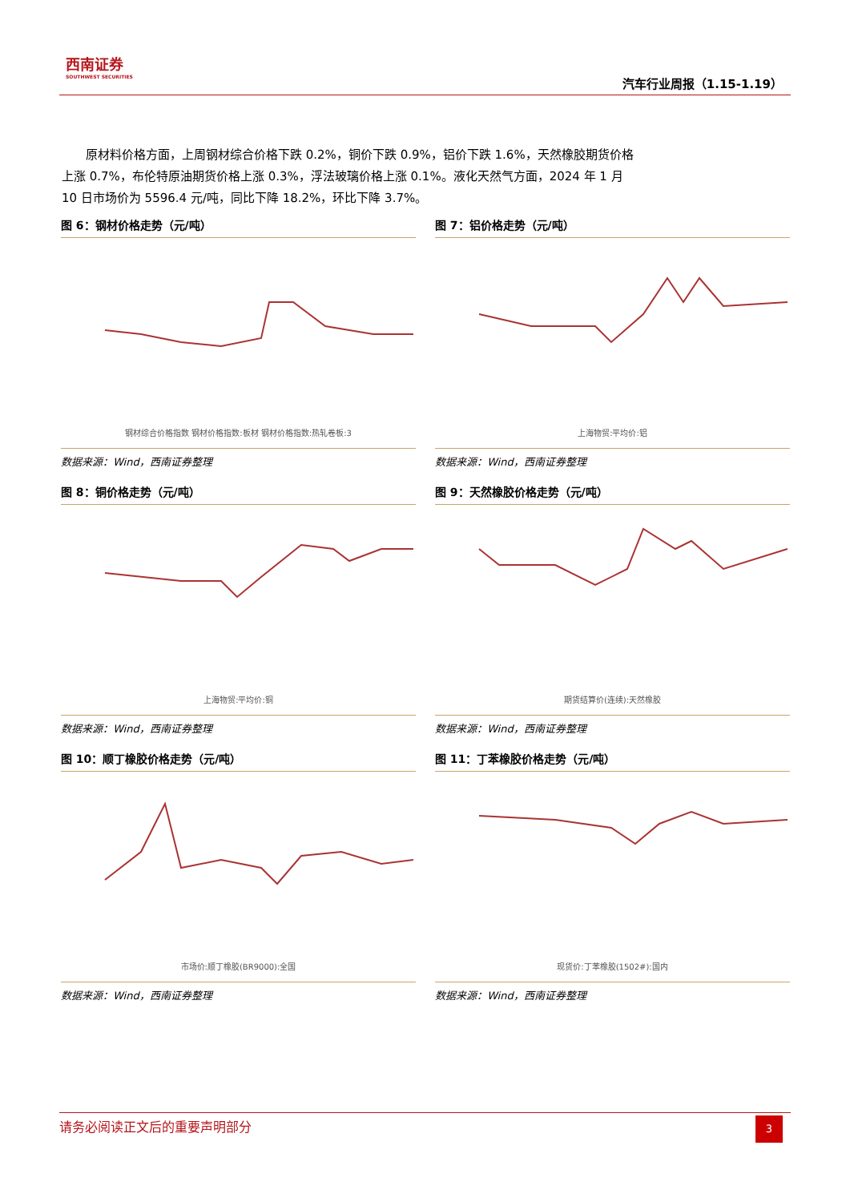西南证券
SOUTHWEST SECURITIES
汽车行业周报（1.15-1.19）
　　原材料价格方面，上周钢材综合价格下跌 0.2%，铜价下跌 0.9%，铝价下跌 1.6%，天然橡胶期货价格上涨 0.7%，布伦特原油期货价格上涨 0.3%，浮法玻璃价格上涨 0.1%。液化天然气方面，2024 年 1 月 10 日市场价为 5596.4 元/吨，同比下降 18.2%，环比下降 3.7%。
图 6：钢材价格走势（元/吨）
钢材综合价格指数 钢材价格指数:板材 钢材价格指数:热轧卷板:3
数据来源：Wind，西南证券整理
图 7：铝价格走势（元/吨）
上海物贸:平均价:铝
数据来源：Wind，西南证券整理
图 8：铜价格走势（元/吨）
上海物贸:平均价:铜
数据来源：Wind，西南证券整理
图 9：天然橡胶价格走势（元/吨）
期货结算价(连续):天然橡胶
数据来源：Wind，西南证券整理
图 10：顺丁橡胶价格走势（元/吨）
市场价:顺丁橡胶(BR9000):全国
数据来源：Wind，西南证券整理
图 11：丁苯橡胶价格走势（元/吨）
现货价:丁苯橡胶(1502#):国内
数据来源：Wind，西南证券整理
请务必阅读正文后的重要声明部分
3